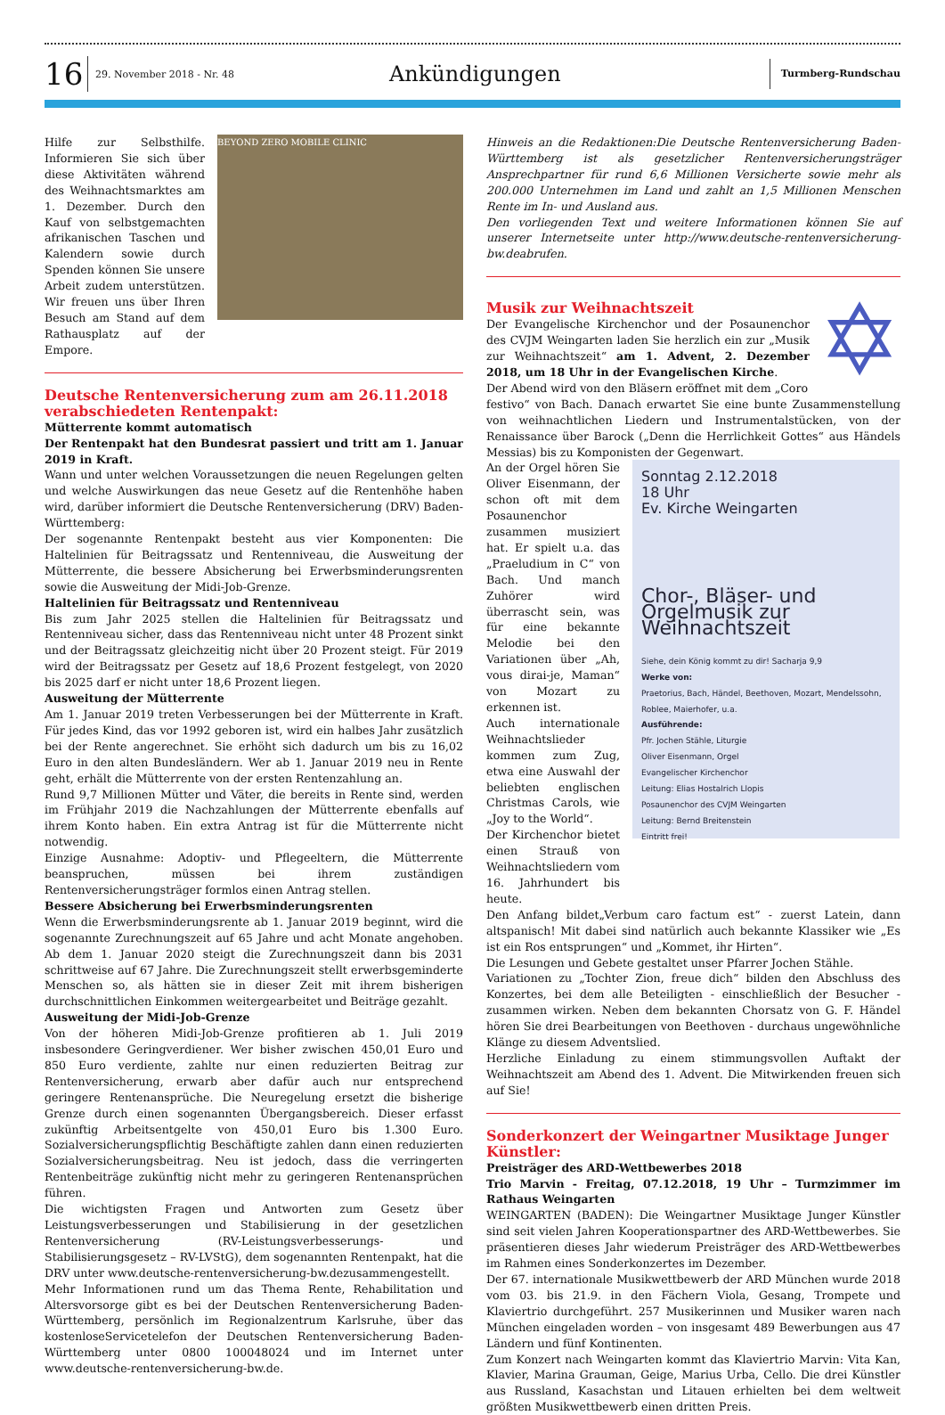16
29. November 2018 - Nr. 48
Ankündigungen
Turmberg-Rundschau
Hilfe zur Selbsthilfe. Informieren Sie sich über diese Aktivitäten während des Weihnachtsmarktes am 1. Dezember. Durch den Kauf von selbstgemachten afrikanischen Taschen und Kalendern sowie durch Spenden können Sie unsere Arbeit zudem unterstützen. Wir freuen uns über Ihren Besuch am Stand auf dem Rathausplatz auf der Empore.
BEYOND ZERO MOBILE CLINIC
Deutsche Rentenversicherung zum am 26.11.2018 verabschiedeten Rentenpakt:
Mütterrente kommt automatisch
Der Rentenpakt hat den Bundesrat passiert und tritt am 1. Januar 2019 in Kraft.
Wann und unter welchen Voraussetzungen die neuen Regelungen gelten und welche Auswirkungen das neue Gesetz auf die Rentenhöhe haben wird, darüber informiert die Deutsche Rentenversicherung (DRV) Baden-Württemberg:
Der sogenannte Rentenpakt besteht aus vier Komponenten: Die Haltelinien für Beitragssatz und Rentenniveau, die Ausweitung der Mütterrente, die bessere Absicherung bei Erwerbsminderungsrenten sowie die Ausweitung der Midi-Job-Grenze.
Haltelinien für Beitragssatz und Rentenniveau
Bis zum Jahr 2025 stellen die Haltelinien für Beitragssatz und Rentenniveau sicher, dass das Rentenniveau nicht unter 48 Prozent sinkt und der Beitragssatz gleichzeitig nicht über 20 Prozent steigt. Für 2019 wird der Beitragssatz per Gesetz auf 18,6 Prozent festgelegt, von 2020 bis 2025 darf er nicht unter 18,6 Prozent liegen.
Ausweitung der Mütterrente
Am 1. Januar 2019 treten Verbesserungen bei der Mütterrente in Kraft. Für jedes Kind, das vor 1992 geboren ist, wird ein halbes Jahr zusätzlich bei der Rente angerechnet. Sie erhöht sich dadurch um bis zu 16,02 Euro in den alten Bundesländern. Wer ab 1. Januar 2019 neu in Rente geht, erhält die Mütterrente von der ersten Rentenzahlung an.
Rund 9,7 Millionen Mütter und Väter, die bereits in Rente sind, werden im Frühjahr 2019 die Nachzahlungen der Mütterrente ebenfalls auf ihrem Konto haben. Ein extra Antrag ist für die Mütterrente nicht notwendig.
Einzige Ausnahme: Adoptiv- und Pflegeeltern, die Mütterrente beanspruchen, müssen bei ihrem zuständigen Rentenversicherungsträger formlos einen Antrag stellen.
Bessere Absicherung bei Erwerbsminderungsrenten
Wenn die Erwerbsminderungsrente ab 1. Januar 2019 beginnt, wird die sogenannte Zurechnungszeit auf 65 Jahre und acht Monate angehoben. Ab dem 1. Januar 2020 steigt die Zurechnungszeit dann bis 2031 schrittweise auf 67 Jahre. Die Zurechnungszeit stellt erwerbsgeminderte Menschen so, als hätten sie in dieser Zeit mit ihrem bisherigen durchschnittlichen Einkommen weitergearbeitet und Beiträge gezahlt.
Ausweitung der Midi-Job-Grenze
Von der höheren Midi-Job-Grenze profitieren ab 1. Juli 2019 insbesondere Geringverdiener. Wer bisher zwischen 450,01 Euro und 850 Euro verdiente, zahlte nur einen reduzierten Beitrag zur Rentenversicherung, erwarb aber dafür auch nur entsprechend geringere Rentenansprüche. Die Neuregelung ersetzt die bisherige Grenze durch einen sogenannten Übergangsbereich. Dieser erfasst zukünftig Arbeitsentgelte von 450,01 Euro bis 1.300 Euro. Sozialversicherungspflichtig Beschäftigte zahlen dann einen reduzierten Sozialversicherungsbeitrag. Neu ist jedoch, dass die verringerten Rentenbeiträge zukünftig nicht mehr zu geringeren Rentenansprüchen führen.
Die wichtigsten Fragen und Antworten zum Gesetz über Leistungsverbesserungen und Stabilisierung in der gesetzlichen Rentenversicherung (RV-Leistungsverbesserungs- und Stabilisierungsgesetz – RV-LVStG), dem sogenannten Rentenpakt, hat die DRV unter www.deutsche-rentenversicherung-bw.dezusammengestellt.
Mehr Informationen rund um das Thema Rente, Rehabilitation und Altersvorsorge gibt es bei der Deutschen Rentenversicherung Baden-Württemberg, persönlich im Regionalzentrum Karlsruhe, über das kostenloseServicetelefon der Deutschen Rentenversicherung Baden-Württemberg unter 0800 100048024 und im Internet unter www.deutsche-rentenversicherung-bw.de.
Hinweis an die Redaktionen:Die Deutsche Rentenversicherung Baden-Württemberg ist als gesetzlicher Rentenversicherungsträger Ansprechpartner für rund 6,6 Millionen Versicherte sowie mehr als 200.000 Unternehmen im Land und zahlt an 1,5 Millionen Menschen Rente im In- und Ausland aus.
Den vorliegenden Text und weitere Informationen können Sie auf unserer Internetseite unter http://www.deutsche-rentenversicherung-bw.deabrufen.
Musik zur Weihnachtszeit
Der Evangelische Kirchenchor und der Posaunenchor des CVJM Weingarten laden Sie herzlich ein zur „Musik zur Weihnachtszeit“ am 1. Advent, 2. Dezember 2018, um 18 Uhr in der Evangelischen Kirche.
Der Abend wird von den Bläsern eröffnet mit dem „Coro
✡
festivo“ von Bach. Danach erwartet Sie eine bunte Zusammenstellung von weihnachtlichen Liedern und Instrumentalstücken, von der Renaissance über Barock („Denn die Herrlichkeit Gottes“ aus Händels Messias) bis zu Komponisten der Gegenwart.
An der Orgel hören Sie Oliver Eisenmann, der schon oft mit dem Posaunenchor zusammen musiziert hat. Er spielt u.a. das „Praeludium in C“ von Bach. Und manch Zuhörer wird überrascht sein, was für eine bekannte Melodie bei den Variationen über „Ah, vous dirai-je, Maman“ von Mozart zu erkennen ist.
Auch internationale Weihnachtslieder kommen zum Zug, etwa eine Auswahl der beliebten englischen Christmas Carols, wie „Joy to the World“.
Der Kirchenchor bietet einen Strauß von Weihnachtsliedern vom 16. Jahrhundert bis heute.
Sonntag 2.12.2018
18 Uhr
Ev. Kirche Weingarten
Chor-, Bläser- und Orgelmusik zur Weihnachtszeit
Siehe, dein König kommt zu dir! Sacharja 9,9
Werke von:
Praetorius, Bach, Händel, Beethoven, Mozart, Mendelssohn, Roblee, Maierhofer, u.a.
Ausführende:
Pfr. Jochen Stähle, Liturgie
Oliver Eisenmann, Orgel
Evangelischer Kirchenchor
Leitung: Elias Hostalrich Llopis
Posaunenchor des CVJM Weingarten
Leitung: Bernd Breitenstein
Eintritt frei!
Den Anfang bildet„Verbum caro factum est“ - zuerst Latein, dann altspanisch! Mit dabei sind natürlich auch bekannte Klassiker wie „Es ist ein Ros entsprungen“ und „Kommet, ihr Hirten“.
Die Lesungen und Gebete gestaltet unser Pfarrer Jochen Stähle.
Variationen zu „Tochter Zion, freue dich“ bilden den Abschluss des Konzertes, bei dem alle Beteiligten - einschließlich der Besucher - zusammen wirken. Neben dem bekannten Chorsatz von G. F. Händel hören Sie drei Bearbeitungen von Beethoven - durchaus ungewöhnliche Klänge zu diesem Adventslied.
Herzliche Einladung zu einem stimmungsvollen Auftakt der Weihnachtszeit am Abend des 1. Advent. Die Mitwirkenden freuen sich auf Sie!
Sonderkonzert der Weingartner Musiktage Junger Künstler:
Preisträger des ARD-Wettbewerbes 2018
Trio Marvin - Freitag, 07.12.2018, 19 Uhr – Turmzimmer im Rathaus Weingarten
WEINGARTEN (BADEN): Die Weingartner Musiktage Junger Künstler sind seit vielen Jahren Kooperationspartner des ARD-Wettbewerbes. Sie präsentieren dieses Jahr wiederum Preisträger des ARD-Wettbewerbes im Rahmen eines Sonderkonzertes im Dezember.
Der 67. internationale Musikwettbewerb der ARD München wurde 2018 vom 03. bis 21.9. in den Fächern Viola, Gesang, Trompete und Klaviertrio durchgeführt. 257 Musikerinnen und Musiker waren nach München eingeladen worden – von insgesamt 489 Bewerbungen aus 47 Ländern und fünf Kontinenten.
Zum Konzert nach Weingarten kommt das Klaviertrio Marvin: Vita Kan, Klavier, Marina Grauman, Geige, Marius Urba, Cello. Die drei Künstler aus Russland, Kasachstan und Litauen erhielten bei dem weltweit größten Musikwettbewerb einen dritten Preis.